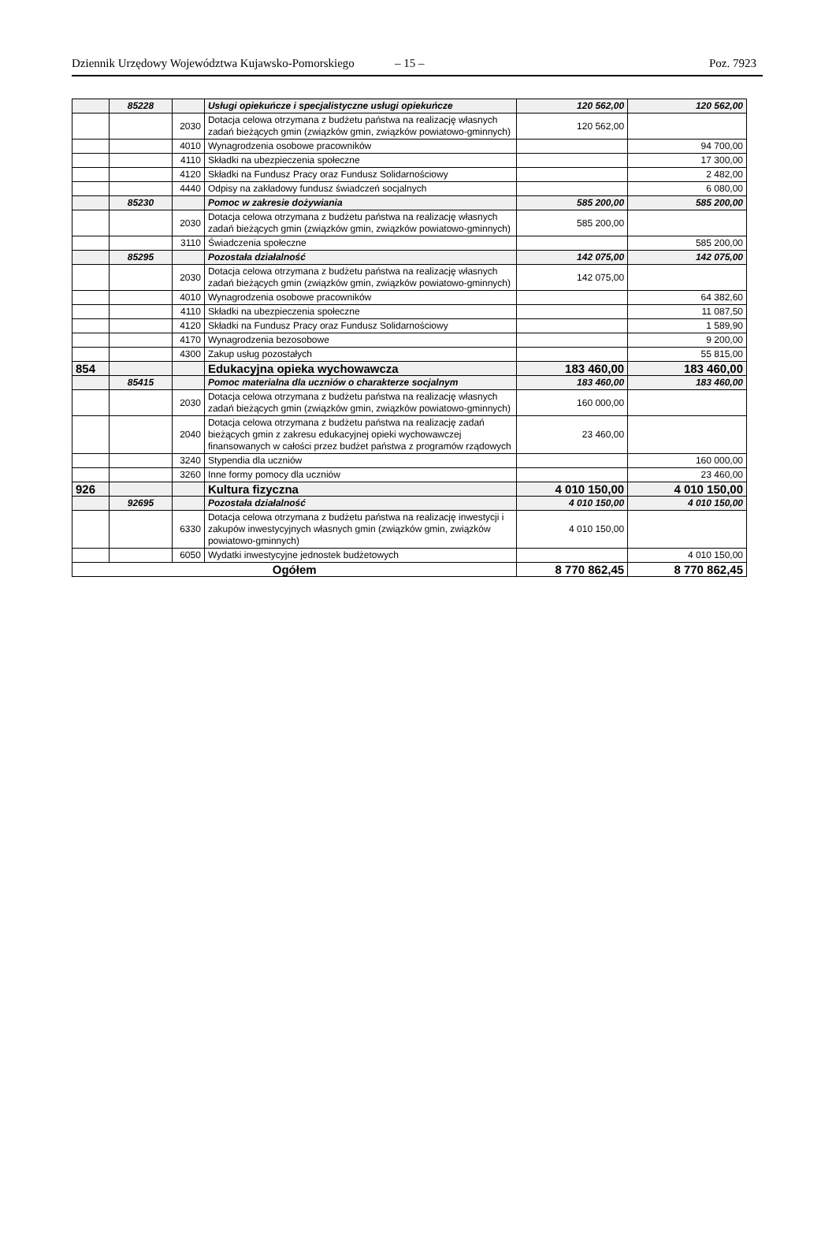Dziennik Urzędowy Województwa Kujawsko-Pomorskiego – 15 – Poz. 7923
| | 85228 | | Usługi opiekuńcze i specjalistyczne usługi opiekuńcze | 120 562,00 | 120 562,00 |
| | | 2030 | Dotacja celowa otrzymana z budżetu państwa na realizację własnych zadań bieżących gmin (związków gmin, związków powiatowo-gminnych) | 120 562,00 | |
| | | 4010 | Wynagrodzenia osobowe pracowników | | 94 700,00 |
| | | 4110 | Składki na ubezpieczenia społeczne | | 17 300,00 |
| | | 4120 | Składki na Fundusz Pracy oraz Fundusz Solidarnościowy | | 2 482,00 |
| | | 4440 | Odpisy na zakładowy fundusz świadczeń socjalnych | | 6 080,00 |
| | 85230 | | Pomoc w zakresie dożywiania | 585 200,00 | 585 200,00 |
| | | 2030 | Dotacja celowa otrzymana z budżetu państwa na realizację własnych zadań bieżących gmin (związków gmin, związków powiatowo-gminnych) | 585 200,00 | |
| | | 3110 | Świadczenia społeczne | | 585 200,00 |
| | 85295 | | Pozostała działalność | 142 075,00 | 142 075,00 |
| | | 2030 | Dotacja celowa otrzymana z budżetu państwa na realizację własnych zadań bieżących gmin (związków gmin, związków powiatowo-gminnych) | 142 075,00 | |
| | | 4010 | Wynagrodzenia osobowe pracowników | | 64 382,60 |
| | | 4110 | Składki na ubezpieczenia społeczne | | 11 087,50 |
| | | 4120 | Składki na Fundusz Pracy oraz Fundusz Solidarnościowy | | 1 589,90 |
| | | 4170 | Wynagrodzenia bezosobowe | | 9 200,00 |
| | | 4300 | Zakup usług pozostałych | | 55 815,00 |
| 854 | | | Edukacyjna opieka wychowawcza | 183 460,00 | 183 460,00 |
| | 85415 | | Pomoc materialna dla uczniów o charakterze socjalnym | 183 460,00 | 183 460,00 |
| | | 2030 | Dotacja celowa otrzymana z budżetu państwa na realizację własnych zadań bieżących gmin (związków gmin, związków powiatowo-gminnych) | 160 000,00 | |
| | | 2040 | Dotacja celowa otrzymana z budżetu państwa na realizację zadań bieżących gmin z zakresu edukacyjnej opieki wychowawczej finansowanych w całości przez budżet państwa z programów rządowych | 23 460,00 | |
| | | 3240 | Stypendia dla uczniów | | 160 000,00 |
| | | 3260 | Inne formy pomocy dla uczniów | | 23 460,00 |
| 926 | | | Kultura fizyczna | 4 010 150,00 | 4 010 150,00 |
| | 92695 | | Pozostała działalność | 4 010 150,00 | 4 010 150,00 |
| | | 6330 | Dotacja celowa otrzymana z budżetu państwa na realizację inwestycji i zakupów inwestycyjnych własnych gmin (związków gmin, związków powiatowo-gminnych) | 4 010 150,00 | |
| | | 6050 | Wydatki inwestycyjne jednostek budżetowych | | 4 010 150,00 |
| Ogółem | | | | 8 770 862,45 | 8 770 862,45 |